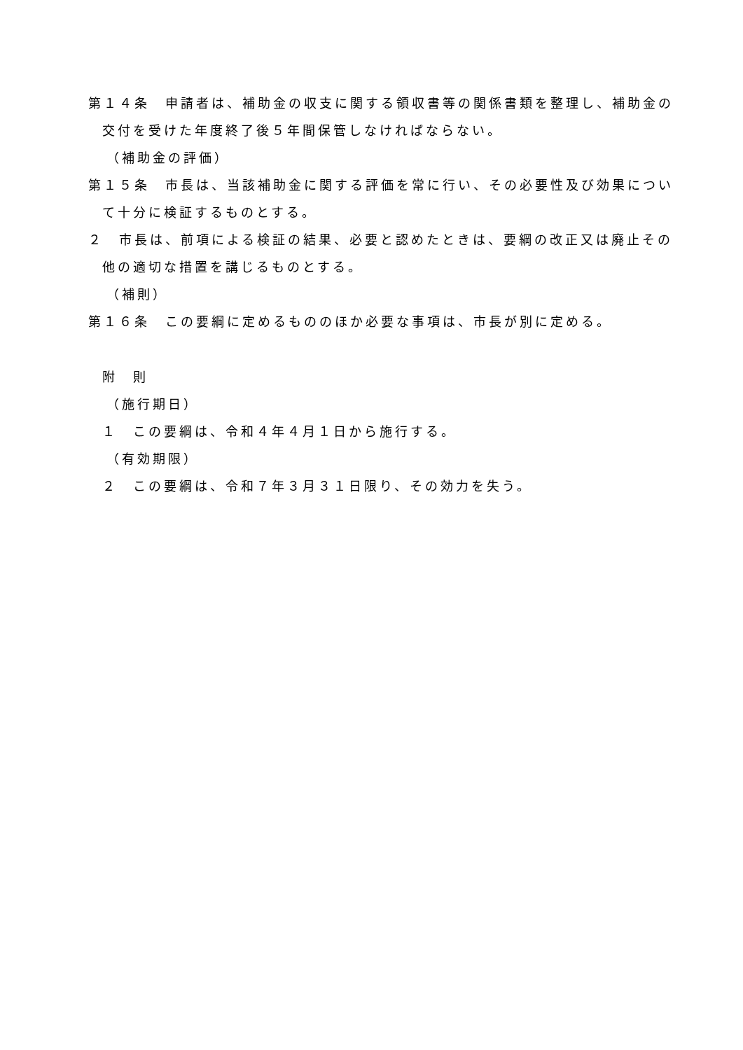第１４条　申請者は、補助金の収支に関する領収書等の関係書類を整理し、補助金の交付を受けた年度終了後５年間保管しなければならない。
（補助金の評価）
第１５条　市長は、当該補助金に関する評価を常に行い、その必要性及び効果について十分に検証するものとする。
２　市長は、前項による検証の結果、必要と認めたときは、要綱の改正又は廃止その他の適切な措置を講じるものとする。
（補則）
第１６条　この要綱に定めるもののほか必要な事項は、市長が別に定める。
附　則
（施行期日）
１　この要綱は、令和４年４月１日から施行する。
（有効期限）
２　この要綱は、令和７年３月３１日限り、その効力を失う。